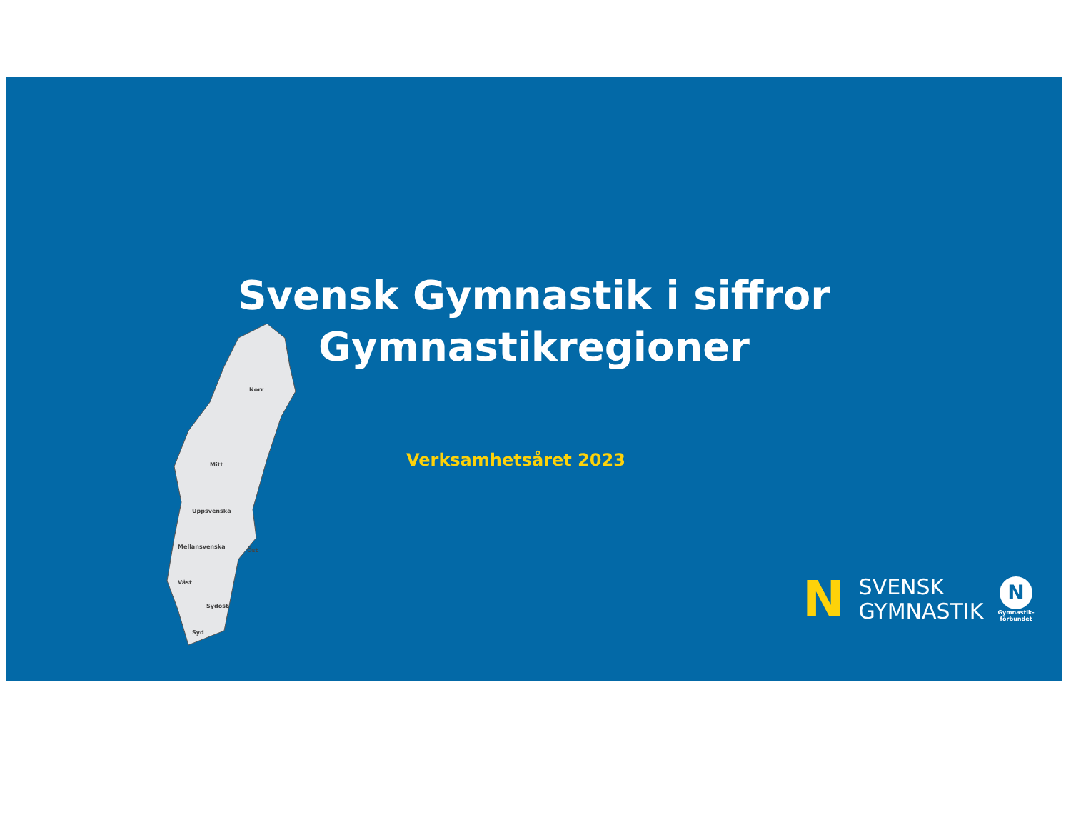Svensk Gymnastik i siffror
Gymnastikregioner
Verksamhetsåret 2023
Norr
Mitt
Uppsvenska
Mellansvenska
Öst
Väst
Sydost
Syd
N
SVENSK
GYMNASTIK
N
Gymnastik-
förbundet